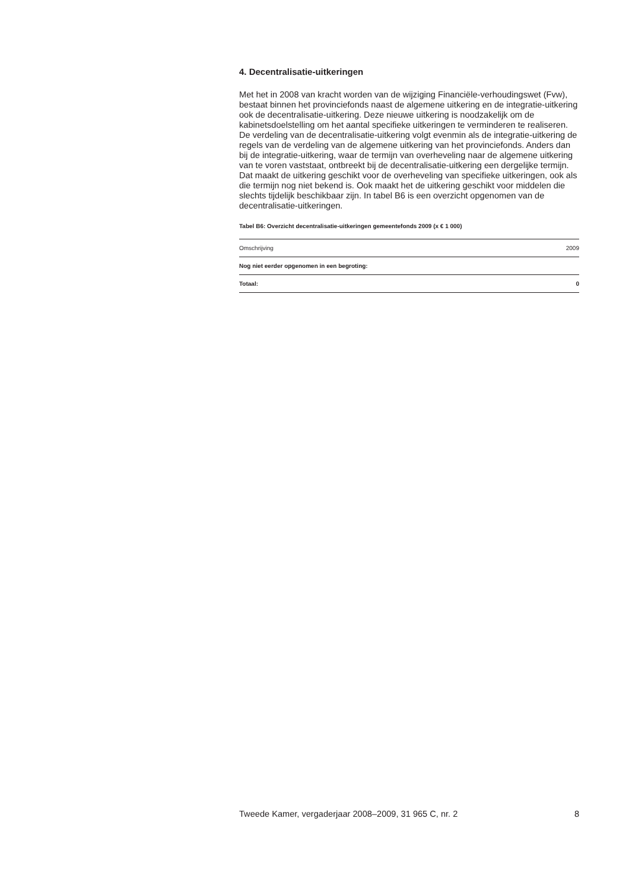4. Decentralisatie-uitkeringen
Met het in 2008 van kracht worden van de wijziging Financiële-verhoudingswet (Fvw), bestaat binnen het provinciefonds naast de algemene uitkering en de integratie-uitkering ook de decentralisatie-uitkering. Deze nieuwe uitkering is noodzakelijk om de kabinetsdoelstelling om het aantal specifieke uitkeringen te verminderen te realiseren. De verdeling van de decentralisatie-uitkering volgt evenmin als de integratie-uitkering de regels van de verdeling van de algemene uitkering van het provinciefonds. Anders dan bij de integratie-uitkering, waar de termijn van overheveling naar de algemene uitkering van te voren vaststaat, ontbreekt bij de decentralisatie-uitkering een dergelijke termijn. Dat maakt de uitkering geschikt voor de overheveling van specifieke uitkeringen, ook als die termijn nog niet bekend is. Ook maakt het de uitkering geschikt voor middelen die slechts tijdelijk beschikbaar zijn. In tabel B6 is een overzicht opgenomen van de decentralisatie-uitkeringen.
Tabel B6: Overzicht decentralisatie-uitkeringen gemeentefonds 2009 (x € 1 000)
| Omschrijving | 2009 |
| --- | --- |
| Nog niet eerder opgenomen in een begroting: | |
| Totaal: | 0 |
Tweede Kamer, vergaderjaar 2008–2009, 31 965 C, nr. 2 8